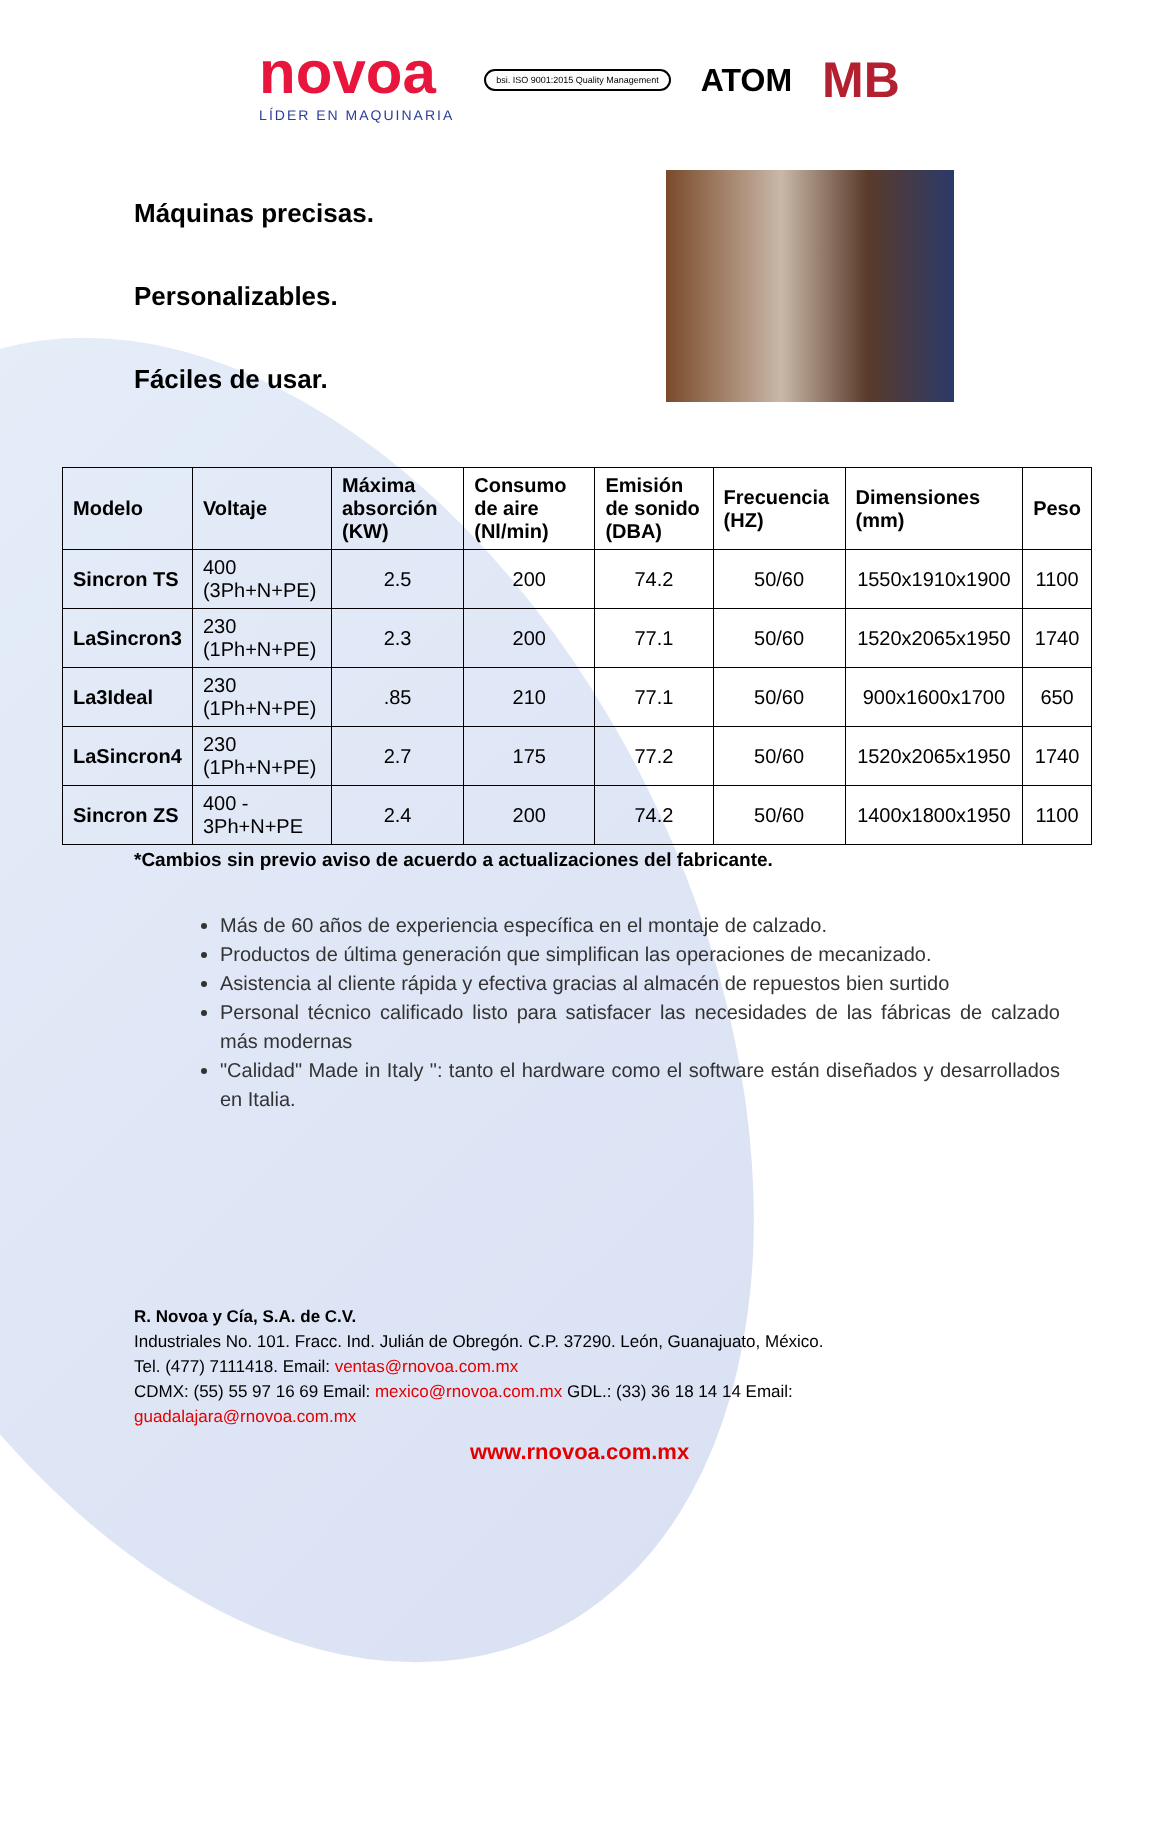novoa
LÍDER EN MAQUINARIA
bsi. ISO 9001:2015 Quality Management
ATOM
MB
Máquinas precisas.
Personalizables.
Fáciles de usar.
| Modelo | Voltaje | Máxima absorción (KW) | Consumo de aire (Nl/min) | Emisión de sonido (DBA) | Frecuencia (HZ) | Dimensiones (mm) | Peso |
| --- | --- | --- | --- | --- | --- | --- | --- |
| Sincron TS | 400 (3Ph+N+PE) | 2.5 | 200 | 74.2 | 50/60 | 1550x1910x1900 | 1100 |
| LaSincron3 | 230 (1Ph+N+PE) | 2.3 | 200 | 77.1 | 50/60 | 1520x2065x1950 | 1740 |
| La3Ideal | 230 (1Ph+N+PE) | .85 | 210 | 77.1 | 50/60 | 900x1600x1700 | 650 |
| LaSincron4 | 230 (1Ph+N+PE) | 2.7 | 175 | 77.2 | 50/60 | 1520x2065x1950 | 1740 |
| Sincron ZS | 400 - 3Ph+N+PE | 2.4 | 200 | 74.2 | 50/60 | 1400x1800x1950 | 1100 |
*Cambios sin previo aviso de acuerdo a actualizaciones del fabricante.
Más de 60 años de experiencia específica en el montaje de calzado.
Productos de última generación que simplifican las operaciones de mecanizado.
Asistencia al cliente rápida y efectiva gracias al almacén de repuestos bien surtido
Personal técnico calificado listo para satisfacer las necesidades de las fábricas de calzado más modernas
"Calidad" Made in Italy ": tanto el hardware como el software están diseñados y desarrollados en Italia.
R. Novoa y Cía, S.A. de C.V.
Industriales No. 101. Fracc. Ind. Julián de Obregón. C.P. 37290. León, Guanajuato, México.
Tel. (477) 7111418. Email: ventas@rnovoa.com.mx
CDMX: (55) 55 97 16 69 Email: mexico@rnovoa.com.mx GDL.: (33) 36 18 14 14 Email:
guadalajara@rnovoa.com.mx
www.rnovoa.com.mx